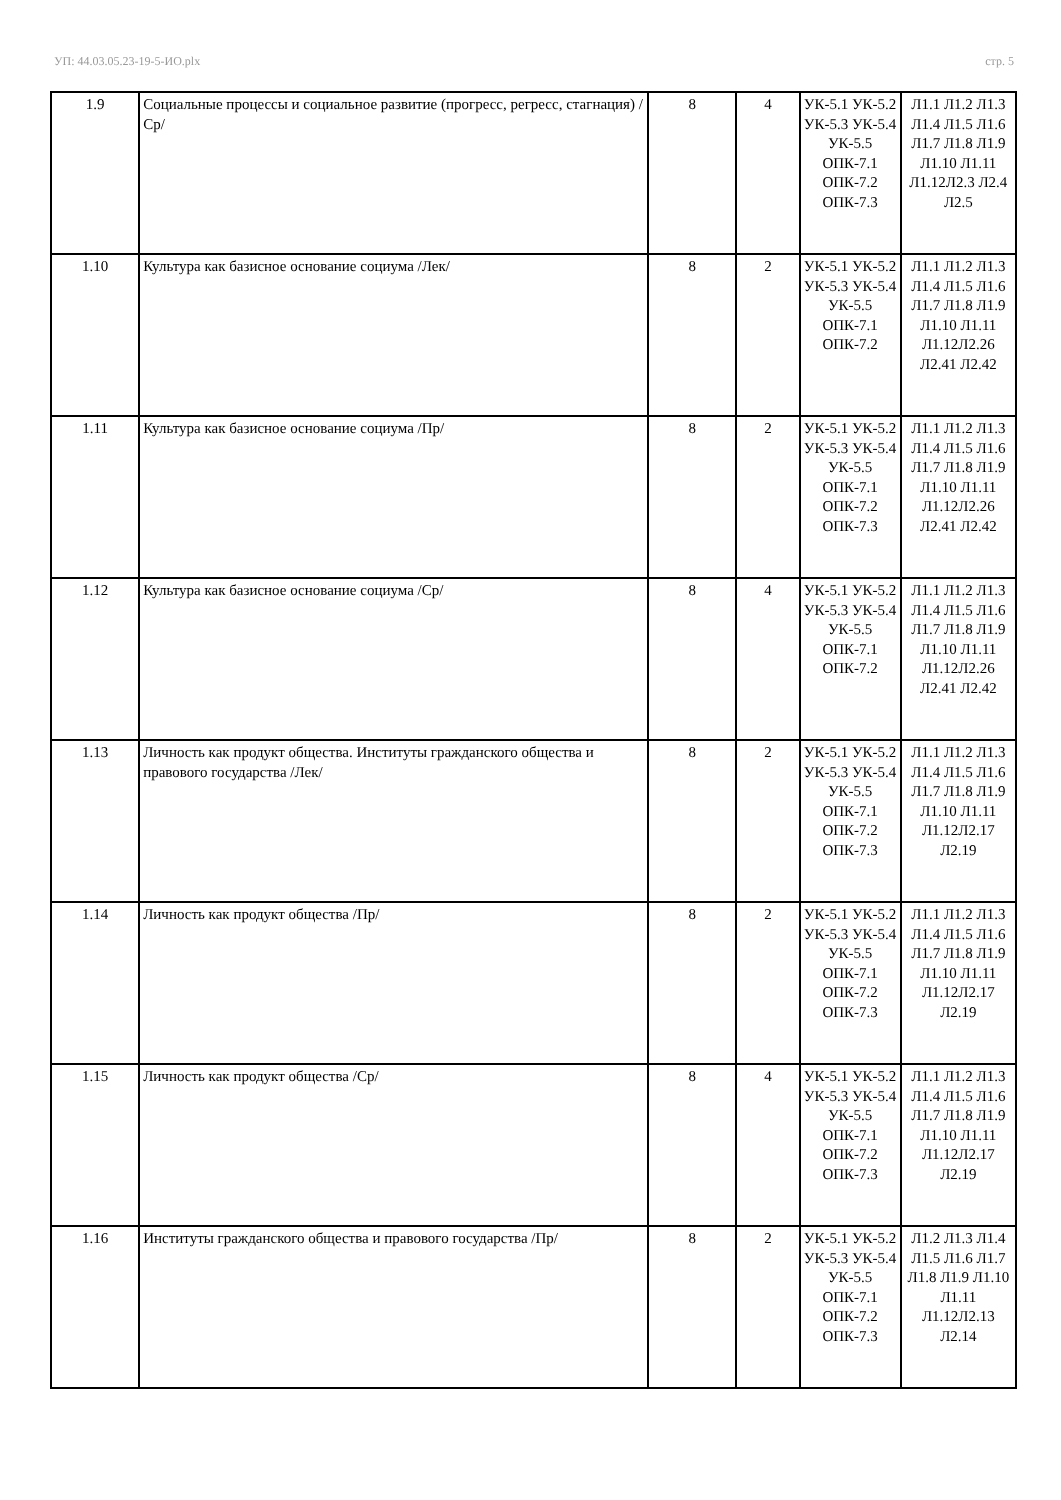УП: 44.03.05.23-19-5-ИО.plx стр. 5
| 1.9 | Социальные процессы и социальное развитие (прогресс, регресс, стагнация) /Ср/ | 8 | 4 | УК-5.1 УК-5.2 УК-5.3 УК-5.4 УК-5.5 ОПК-7.1 ОПК-7.2 ОПК-7.3 | Л1.1 Л1.2 Л1.3 Л1.4 Л1.5 Л1.6 Л1.7 Л1.8 Л1.9 Л1.10 Л1.11 Л1.12Л2.3 Л2.4 Л2.5 |
| 1.10 | Культура как базисное основание социума /Лек/ | 8 | 2 | УК-5.1 УК-5.2 УК-5.3 УК-5.4 УК-5.5 ОПК-7.1 ОПК-7.2 | Л1.1 Л1.2 Л1.3 Л1.4 Л1.5 Л1.6 Л1.7 Л1.8 Л1.9 Л1.10 Л1.11 Л1.12Л2.26 Л2.41 Л2.42 |
| 1.11 | Культура как базисное основание социума /Пр/ | 8 | 2 | УК-5.1 УК-5.2 УК-5.3 УК-5.4 УК-5.5 ОПК-7.1 ОПК-7.2 ОПК-7.3 | Л1.1 Л1.2 Л1.3 Л1.4 Л1.5 Л1.6 Л1.7 Л1.8 Л1.9 Л1.10 Л1.11 Л1.12Л2.26 Л2.41 Л2.42 |
| 1.12 | Культура как базисное основание социума /Ср/ | 8 | 4 | УК-5.1 УК-5.2 УК-5.3 УК-5.4 УК-5.5 ОПК-7.1 ОПК-7.2 | Л1.1 Л1.2 Л1.3 Л1.4 Л1.5 Л1.6 Л1.7 Л1.8 Л1.9 Л1.10 Л1.11 Л1.12Л2.26 Л2.41 Л2.42 |
| 1.13 | Личность как продукт общества. Институты гражданского общества и правового государства /Лек/ | 8 | 2 | УК-5.1 УК-5.2 УК-5.3 УК-5.4 УК-5.5 ОПК-7.1 ОПК-7.2 ОПК-7.3 | Л1.1 Л1.2 Л1.3 Л1.4 Л1.5 Л1.6 Л1.7 Л1.8 Л1.9 Л1.10 Л1.11 Л1.12Л2.17 Л2.19 |
| 1.14 | Личность как продукт общества /Пр/ | 8 | 2 | УК-5.1 УК-5.2 УК-5.3 УК-5.4 УК-5.5 ОПК-7.1 ОПК-7.2 ОПК-7.3 | Л1.1 Л1.2 Л1.3 Л1.4 Л1.5 Л1.6 Л1.7 Л1.8 Л1.9 Л1.10 Л1.11 Л1.12Л2.17 Л2.19 |
| 1.15 | Личность как продукт общества /Ср/ | 8 | 4 | УК-5.1 УК-5.2 УК-5.3 УК-5.4 УК-5.5 ОПК-7.1 ОПК-7.2 ОПК-7.3 | Л1.1 Л1.2 Л1.3 Л1.4 Л1.5 Л1.6 Л1.7 Л1.8 Л1.9 Л1.10 Л1.11 Л1.12Л2.17 Л2.19 |
| 1.16 | Институты гражданского общества и правового государства /Пр/ | 8 | 2 | УК-5.1 УК-5.2 УК-5.3 УК-5.4 УК-5.5 ОПК-7.1 ОПК-7.2 ОПК-7.3 | Л1.2 Л1.3 Л1.4 Л1.5 Л1.6 Л1.7 Л1.8 Л1.9 Л1.10 Л1.11 Л1.12Л2.13 Л2.14 |